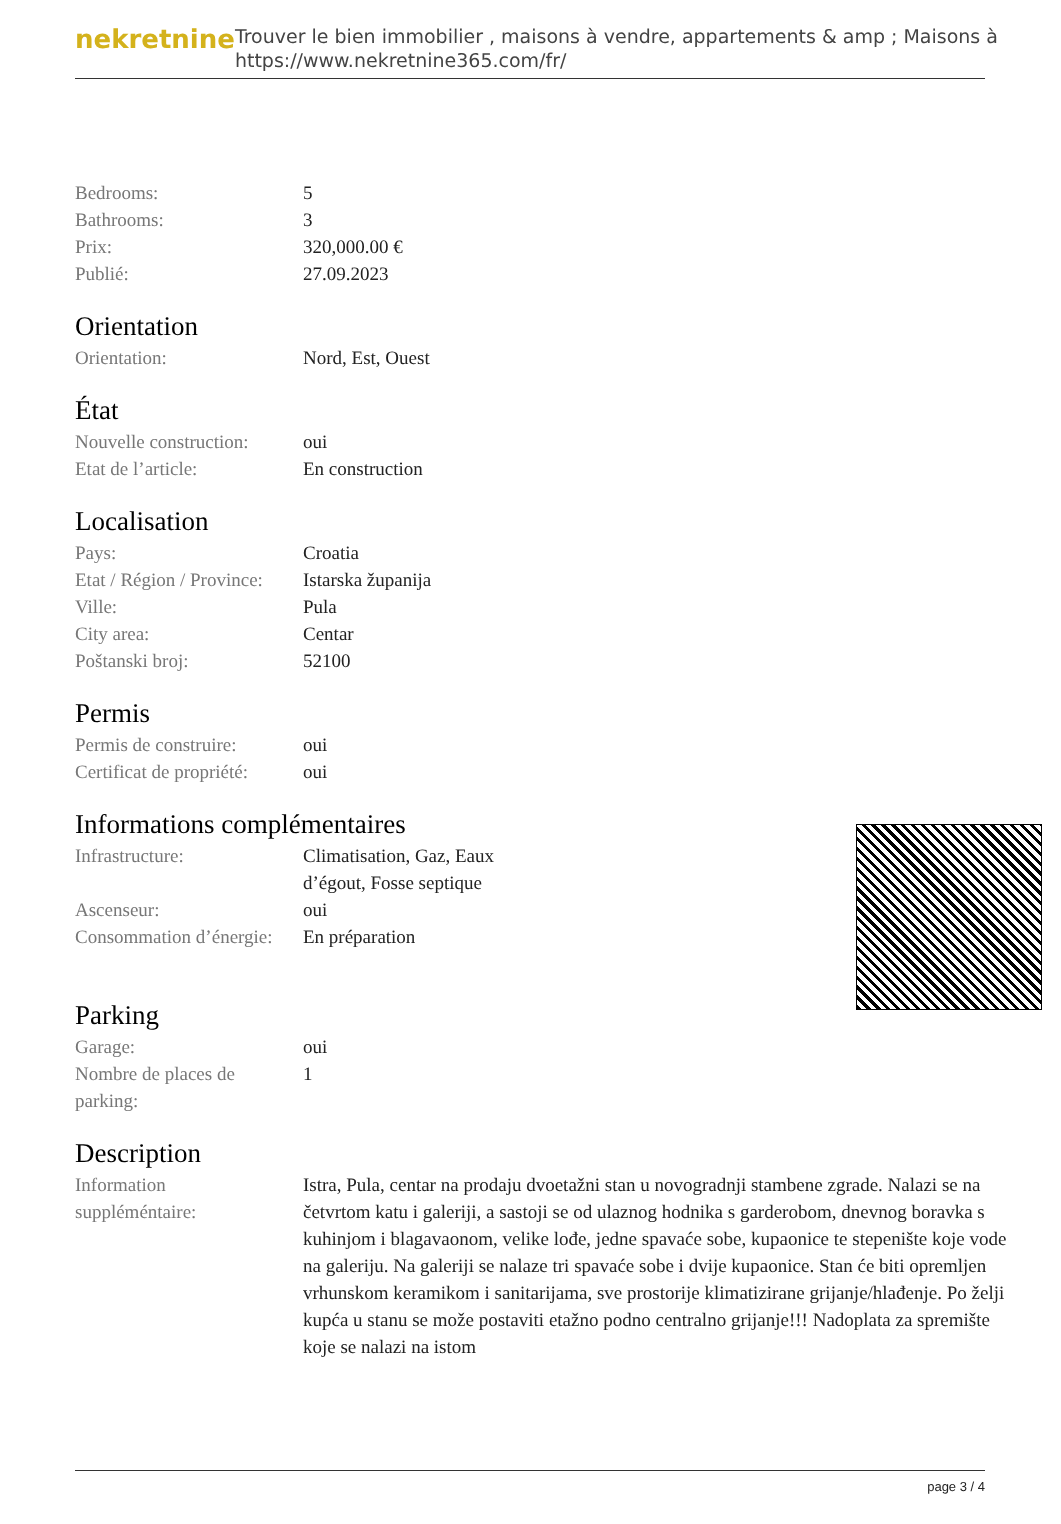nekretnine
Trouver le bien immobilier , maisons à vendre, appartements & amp ; Maisons à
https://www.nekretnine365.com/fr/
| Bedrooms: | 5 |
| Bathrooms: | 3 |
| Prix: | 320,000.00 € |
| Publié: | 27.09.2023 |
Orientation
| Orientation: | Nord, Est, Ouest |
État
| Nouvelle construction: | oui |
| Etat de l’article: | En construction |
Localisation
| Pays: | Croatia |
| Etat / Région / Province: | Istarska županija |
| Ville: | Pula |
| City area: | Centar |
| Poštanski broj: | 52100 |
Permis
| Permis de construire: | oui |
| Certificat de propriété: | oui |
Informations complémentaires
| Infrastructure: | Climatisation, Gaz, Eaux d’égout, Fosse septique |
| Ascenseur: | oui |
| Consommation d’énergie: | En préparation |
Parking
| Garage: | oui |
| Nombre de places de parking: | 1 |
Description
| Information suppléméntaire: | Istra, Pula, centar na prodaju dvoetažni stan u novogradnji stambene zgrade. Nalazi se na četvrtom katu i galeriji, a sastoji se od ulaznog hodnika s garderobom, dnevnog boravka s kuhinjom i blagavaonom, velike lođe, jedne spavaće sobe, kupaonice te stepenište koje vode na galeriju. Na galeriji se nalaze tri spavaće sobe i dvije kupaonice. Stan će biti opremljen vrhunskom keramikom i sanitarijama, sve prostorije klimatizirane grijanje/hlađenje. Po želji kupća u stanu se može postaviti etažno podno centralno grijanje!!! Nadoplata za spremište koje se nalazi na istom |
page 3 / 4